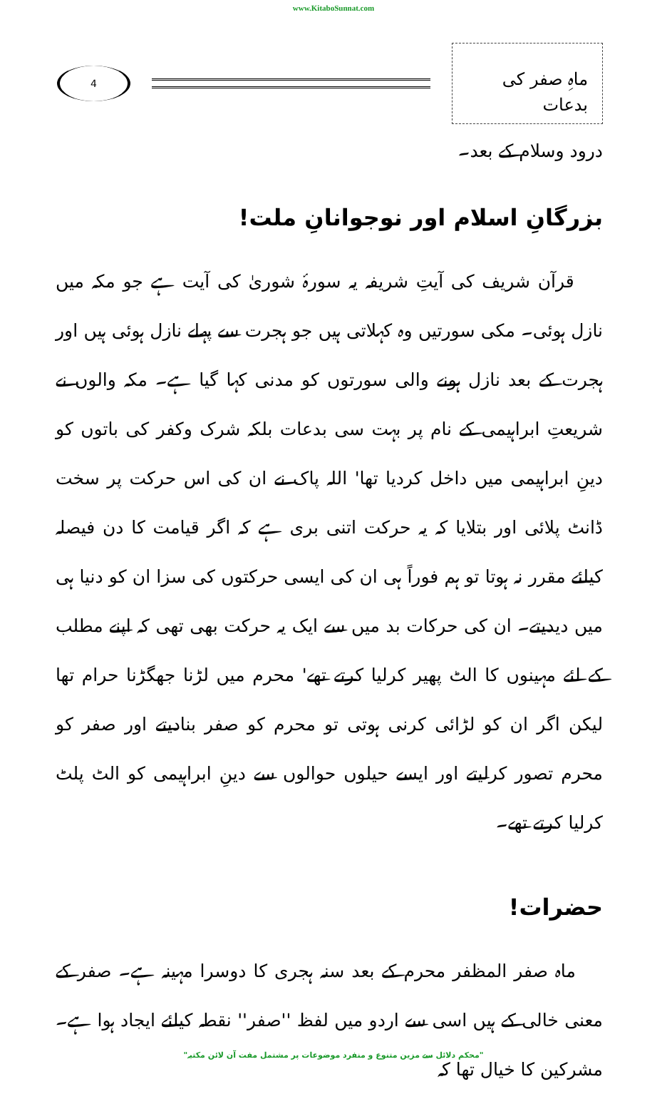www.KitaboSunnat.com
4
ماہِ صفر کی بدعات
درود وسلام کے بعد۔
بزرگانِ اسلام اور نوجوانانِ ملت!
قرآن شریف کی آیتِ شریفہ یہ سورۂ شوریٰ کی آیت ہے جو مکہ میں نازل ہوئی۔ مکی سورتیں وہ کہلاتی ہیں جو ہجرت سے پہلے نازل ہوئی ہیں اور ہجرت کے بعد نازل ہونے والی سورتوں کو مدنی کہا گیا ہے۔ مکہ والوں نے شریعتِ ابراہیمی کے نام پر بہت سی بدعات بلکہ شرک وکفر کی باتوں کو دینِ ابراہیمی میں داخل کردیا تھا' اللہ پاک نے ان کی اس حرکت پر سخت ڈانٹ پلائی اور بتلایا کہ یہ حرکت اتنی بری ہے کہ اگر قیامت کا دن فیصلہ کیلئے مقرر نہ ہوتا تو ہم فوراً ہی ان کی ایسی حرکتوں کی سزا ان کو دنیا ہی میں دیدیتے۔ ان کی حرکات بد میں سے ایک یہ حرکت بھی تھی کہ اپنے مطلب کے لئے مہینوں کا الٹ پھیر کرلیا کرتے تھے' محرم میں لڑنا جھگڑنا حرام تھا لیکن اگر ان کو لڑائی کرنی ہوتی تو محرم کو صفر بنادیتے اور صفر کو محرم تصور کرلیتے اور ایسے حیلوں حوالوں سے دینِ ابراہیمی کو الٹ پلٹ کرلیا کرتے تھے۔
حضرات!
ماہ صفر المظفر محرم کے بعد سنہ ہجری کا دوسرا مہینہ ہے۔ صفر کے معنی خالی کے ہیں اسی سے اردو میں لفظ ''صفر'' نقطہ کیلئے ایجاد ہوا ہے۔ مشرکین کا خیال تھا کہ
"محکم دلائل سے مزین متنوع و منفرد موضوعات پر مشتمل مفت آن لائن مکتبہ"